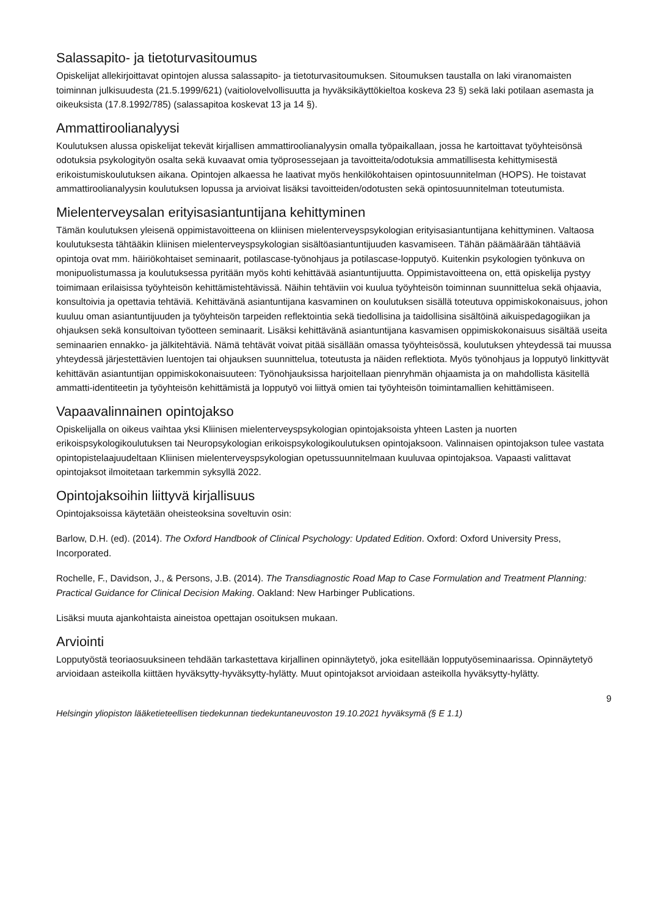Salassapito- ja tietoturvasitoumus
Opiskelijat allekirjoittavat opintojen alussa salassapito- ja tietoturvasitoumuksen. Sitoumuksen taustalla on laki viranomaisten toiminnan julkisuudesta (21.5.1999/621) (vaitiolovelvollisuutta ja hyväksikäyttökieltoa koskeva 23 §) sekä laki potilaan asemasta ja oikeuksista (17.8.1992/785) (salassapitoa koskevat 13 ja 14 §).
Ammattiroolianalyysi
Koulutuksen alussa opiskelijat tekevät kirjallisen ammattiroolianalyysin omalla työpaikallaan, jossa he kartoittavat työyhteisönsä odotuksia psykologityön osalta sekä kuvaavat omia työprosessejaan ja tavoitteita/odotuksia ammatillisesta kehittymisestä erikoistumiskoulutuksen aikana. Opintojen alkaessa he laativat myös henkilökohtaisen opintosuunnitelman (HOPS). He toistavat ammattiroolianalyysin koulutuksen lopussa ja arvioivat lisäksi tavoitteiden/odotusten sekä opintosuunnitelman toteutumista.
Mielenterveysalan erityisasiantuntijana kehittyminen
Tämän koulutuksen yleisenä oppimistavoitteena on kliinisen mielenterveyspsykologian erityisasiantuntijana kehittyminen. Valtaosa koulutuksesta tähtääkin kliinisen mielenterveyspsykologian sisältöasiantuntijuuden kasvamiseen. Tähän päämäärään tähtääviä opintoja ovat mm. häiriökohtaiset seminaarit, potilascase-työnohjaus ja potilascase-lopputyö. Kuitenkin psykologien työnkuva on monipuolistumassa ja koulutuksessa pyritään myös kohti kehittävää asiantuntijuutta. Oppimistavoitteena on, että opiskelija pystyy toimimaan erilaisissa työyhteisön kehittämistehtävissä. Näihin tehtäviin voi kuulua työyhteisön toiminnan suunnittelua sekä ohjaavia, konsultoivia ja opettavia tehtäviä. Kehittävänä asiantuntijana kasvaminen on koulutuksen sisällä toteutuva oppimiskokonaisuus, johon kuuluu oman asiantuntijuuden ja työyhteisön tarpeiden reflektointia sekä tiedollisina ja taidollisina sisältöinä aikuispedagogiikan ja ohjauksen sekä konsultoivan työotteen seminaarit. Lisäksi kehittävänä asiantuntijana kasvamisen oppimiskokonaisuus sisältää useita seminaarien ennakko- ja jälkitehtäviä. Nämä tehtävät voivat pitää sisällään omassa työyhteisössä, koulutuksen yhteydessä tai muussa yhteydessä järjestettävien luentojen tai ohjauksen suunnittelua, toteutusta ja näiden reflektiota. Myös työnohjaus ja lopputyö linkittyvät kehittävän asiantuntijan oppimiskokonaisuuteen: Työnohjauksissa harjoitellaan pienryhmän ohjaamista ja on mahdollista käsitellä ammatti-identiteetin ja työyhteisön kehittämistä ja lopputyö voi liittyä omien tai työyhteisön toimintamallien kehittämiseen.
Vapaavalinnainen opintojakso
Opiskelijalla on oikeus vaihtaa yksi Kliinisen mielenterveyspsykologian opintojaksoista yhteen Lasten ja nuorten erikoispsykologikoulutuksen tai Neuropsykologian erikoispsykologikoulutuksen opintojaksoon. Valinnaisen opintojakson tulee vastata opintopistelaajuudeltaan Kliinisen mielenterveyspsykologian opetussuunnitelmaan kuuluvaa opintojaksoa. Vapaasti valittavat opintojaksot ilmoitetaan tarkemmin syksyllä 2022.
Opintojaksoihin liittyvä kirjallisuus
Opintojaksoissa käytetään oheisteoksina soveltuvin osin:
Barlow, D.H. (ed). (2014). The Oxford Handbook of Clinical Psychology: Updated Edition. Oxford: Oxford University Press, Incorporated.
Rochelle, F., Davidson, J., & Persons, J.B. (2014). The Transdiagnostic Road Map to Case Formulation and Treatment Planning: Practical Guidance for Clinical Decision Making. Oakland: New Harbinger Publications.
Lisäksi muuta ajankohtaista aineistoa opettajan osoituksen mukaan.
Arviointi
Lopputyöstä teoriaosuuksineen tehdään tarkastettava kirjallinen opinnäytetyö, joka esitellään lopputyöseminaarissa. Opinnäytetyö arvioidaan asteikolla kiittäen hyväksytty-hyväksytty-hylätty. Muut opintojaksot arvioidaan asteikolla hyväksytty-hylätty.
9
Helsingin yliopiston lääketieteellisen tiedekunnan tiedekuntaneuvoston 19.10.2021 hyväksymä (§ E 1.1)